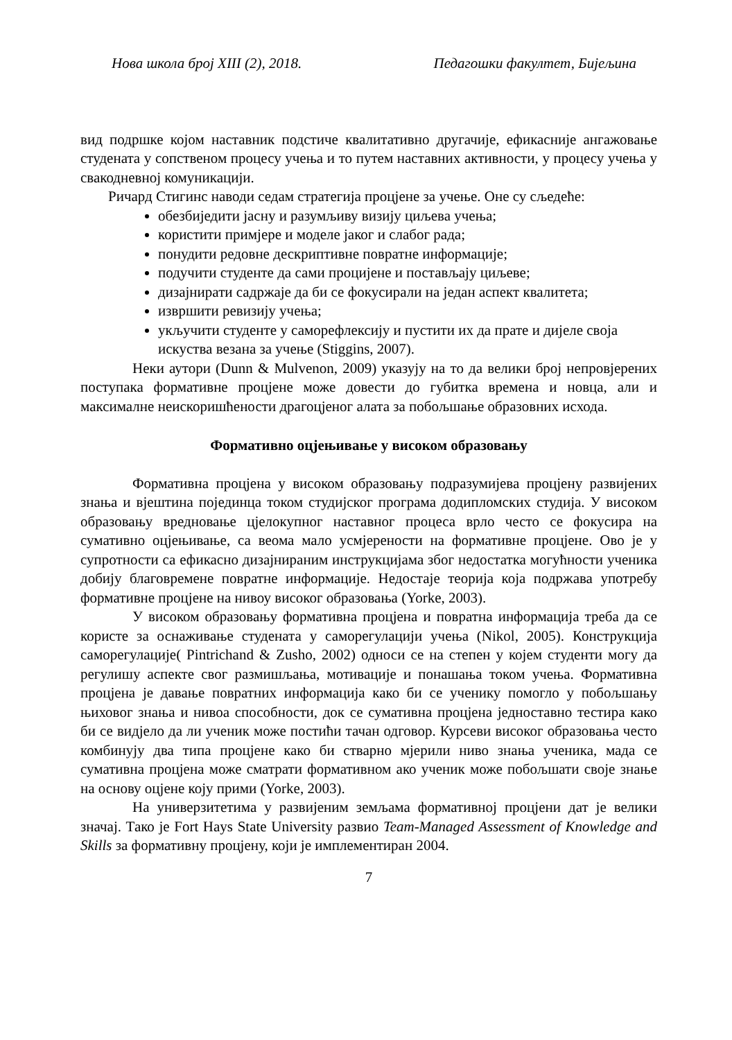Нова школа број XIII (2), 2018. Педагошки факултет, Бијељина
вид подршке којом наставник подстиче квалитативно другачије, ефикасније ангажовање студената у сопственом процесу учења и то путем наставних активности, у процесу учења у свакодневној комуникацији.
Ричард Стигинс наводи седам стратегија процјене за учење. Оне су сљедеће:
обезбиједити јасну и разумљиву визију циљева учења;
користити примјере и моделе јаког и слабог рада;
понудити редовне дескриптивне повратне информације;
подучити студенте да сами процијене и постављају циљеве;
дизајнирати садржаје да би се фокусирали на један аспект квалитета;
извршити ревизију учења;
укључити студенте у саморефлексију и пустити их да прате и дијеле своја искуства везана за учење (Stiggins, 2007).
Неки аутори (Dunn & Mulvenon, 2009) указују на то да велики број непровјерених поступака формативне процјене може довести до губитка времена и новца, али и максималне неискоришћености драгоцјеног алата за побољшање образовних исхода.
Формативно оцјењивање у високом образовању
Формативна процјена у високом образовању подразумијева процјену развијених знања и вјештина појединца током студијског програма додипломских студија. У високом образовању вредновање цјелокупног наставног процеса врло често се фокусира на сумативно оцјењивање, са веома мало усмјерености на формативне процјене. Ово је у супротности са ефикасно дизајнираним инструкцијама због недостатка могућности ученика добију благовремене повратне информације. Недостаје теорија која подржава употребу формативне процјене на нивоу високог образовања (Yorke, 2003).
У високом образовању формативна процјена и повратна информација треба да се користе за оснаживање студената у саморегулацији учења (Nikol, 2005). Конструкција саморегулације( Pintrichand & Zusho, 2002) односи се на степен у којем студенти могу да регулишу аспекте свог размишљања, мотивације и понашања током учења. Формативна процјена је давање повратних информација како би се ученику помогло у побољшању њиховог знања и нивоа способности, док се сумативна процјена једноставно тестира како би се видјело да ли ученик може постићи тачан одговор. Курсеви високог образовања често комбинују два типа процјене како би стварно мјерили ниво знања ученика, мада се сумативна процјена може сматрати формативном ако ученик може побољшати своје знање на основу оцјене коју прими (Yorke, 2003).
На универзитетима у развијеним земљама формативној процјени дат је велики значај. Тако је Fort Hays State University развио Team-Managed Assessment of Knowledge and Skills за формативну процјену, који је имплементиран 2004.
7